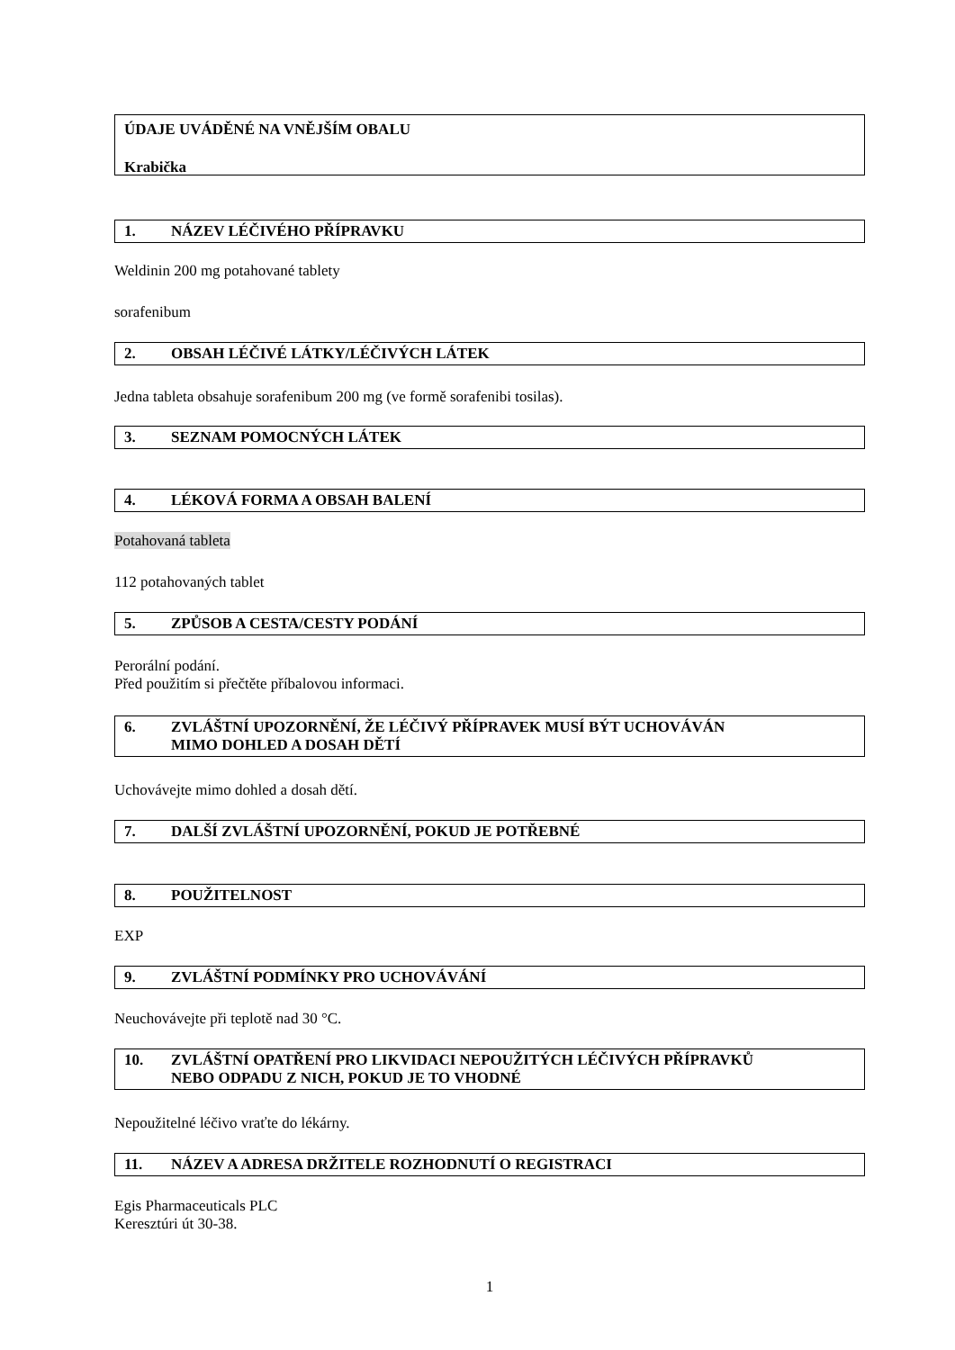ÚDAJE UVÁDĚNÉ NA VNĚJŠÍM OBALU
Krabička
1. NÁZEV LÉČIVÉHO PŘÍPRAVKU
Weldinin 200 mg potahované tablety
sorafenibum
2. OBSAH LÉČIVÉ LÁTKY/LÉČIVÝCH LÁTEK
Jedna tableta obsahuje sorafenibum 200 mg (ve formě sorafenibi tosilas).
3. SEZNAM POMOCNÝCH LÁTEK
4. LÉKOVÁ FORMA A OBSAH BALENÍ
Potahovaná tableta
112 potahovaných tablet
5. ZPŮSOB A CESTA/CESTY PODÁNÍ
Perorální podání.
Před použitím si přečtěte příbalovou informaci.
6. ZVLÁŠTNÍ UPOZORNĚNÍ, ŽE LÉČIVÝ PŘÍPRAVEK MUSÍ BÝT UCHOVÁVÁN
MIMO DOHLED A DOSAH DĚTÍ
Uchovávejte mimo dohled a dosah dětí.
7. DALŠÍ ZVLÁŠTNÍ UPOZORNĚNÍ, POKUD JE POTŘEBNÉ
8. POUŽITELNOST
EXP
9. ZVLÁŠTNÍ PODMÍNKY PRO UCHOVÁVÁNÍ
Neuchovávejte při teplotě nad 30 °C.
10. ZVLÁŠTNÍ OPATŘENÍ PRO LIKVIDACI NEPOUŽITÝCH LÉČIVÝCH PŘÍPRAVKŮ
NEBO ODPADU Z NICH, POKUD JE TO VHODNÉ
Nepoužitelné léčivo vraťte do lékárny.
11. NÁZEV A ADRESA DRŽITELE ROZHODNUTÍ O REGISTRACI
Egis Pharmaceuticals PLC
Keresztúri út 30-38.
1